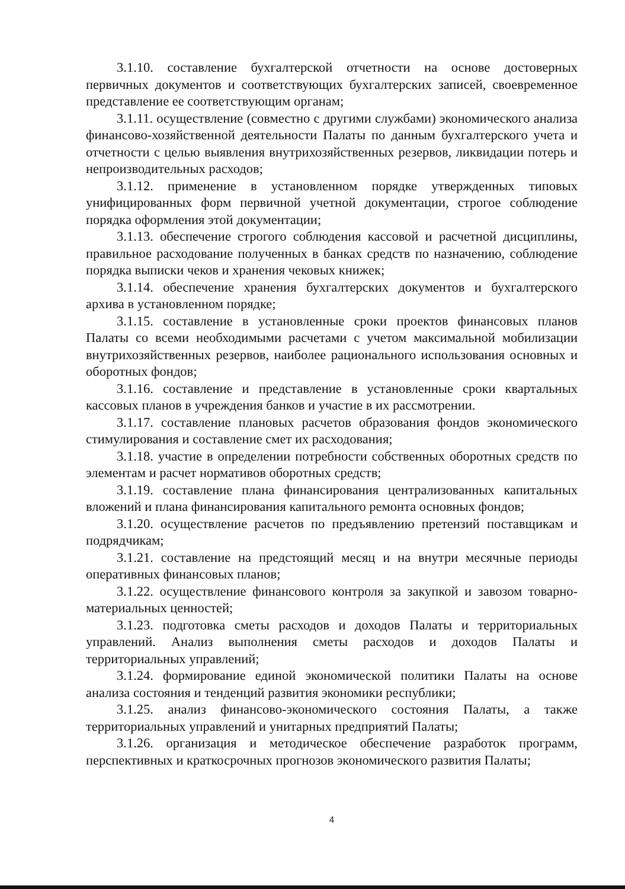3.1.10. составление бухгалтерской отчетности на основе достоверных первичных документов и соответствующих бухгалтерских записей, своевременное представление ее соответствующим органам;
3.1.11. осуществление (совместно с другими службами) экономического анализа финансово-хозяйственной деятельности Палаты по данным бухгалтерского учета и отчетности с целью выявления внутрихозяйственных резервов, ликвидации потерь и непроизводительных расходов;
3.1.12. применение в установленном порядке утвержденных типовых унифицированных форм первичной учетной документации, строгое соблюдение порядка оформления этой документации;
3.1.13. обеспечение строгого соблюдения кассовой и расчетной дисциплины, правильное расходование полученных в банках средств по назначению, соблюдение порядка выписки чеков и хранения чековых книжек;
3.1.14. обеспечение хранения бухгалтерских документов и бухгалтерского архива в установленном порядке;
3.1.15. составление в установленные сроки проектов финансовых планов Палаты со всеми необходимыми расчетами с учетом максимальной мобилизации внутрихозяйственных резервов, наиболее рационального использования основных и оборотных фондов;
3.1.16. составление и представление в установленные сроки квартальных кассовых планов в учреждения банков и участие в их рассмотрении.
3.1.17. составление плановых расчетов образования фондов экономического стимулирования и составление смет их расходования;
3.1.18. участие в определении потребности собственных оборотных средств по элементам и расчет нормативов оборотных средств;
3.1.19. составление плана финансирования централизованных капитальных вложений и плана финансирования капитального ремонта основных фондов;
3.1.20. осуществление расчетов по предъявлению претензий поставщикам и подрядчикам;
3.1.21. составление на предстоящий месяц и на внутри месячные периоды оперативных финансовых планов;
3.1.22. осуществление финансового контроля за закупкой и завозом товарно-материальных ценностей;
3.1.23. подготовка сметы расходов и доходов Палаты и территориальных управлений. Анализ выполнения сметы расходов и доходов Палаты и территориальных управлений;
3.1.24. формирование единой экономической политики Палаты на основе анализа состояния и тенденций развития экономики республики;
3.1.25. анализ финансово-экономического состояния Палаты, а также территориальных управлений и унитарных предприятий Палаты;
3.1.26. организация и методическое обеспечение разработок программ, перспективных и краткосрочных прогнозов экономического развития Палаты;
4